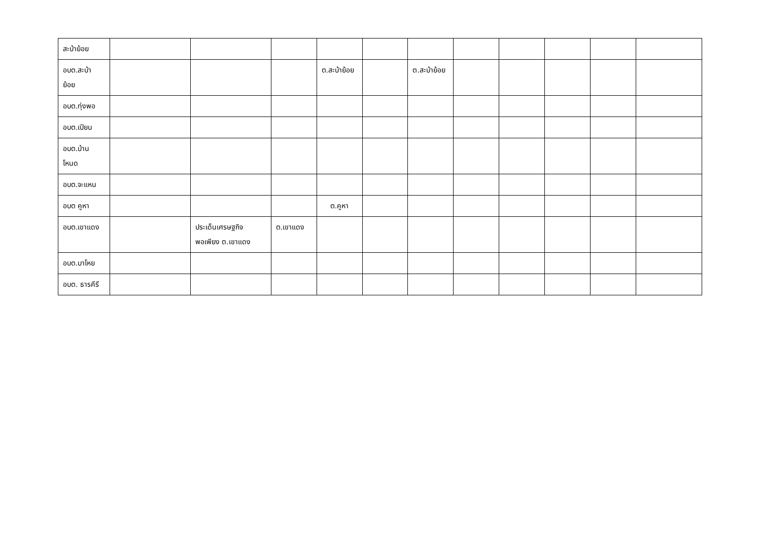| สะบ้าย้อย | | | | | | | | | | | |
| อบต.สะบ้า ย้อย | | | | ต.สะบ้าย้อย | | ต.สะบ้าย้อย | | | | | |
| อบต.ทุ่งพอ | | | | | | | | | | | |
| อบต.เปียน | | | | | | | | | | | |
| อบต.บ้าน โหนด | | | | | | | | | | | |
| อบต.จะแหน | | | | | | | | | | | |
| อบต คูหา | | | | ต.คูหา | | | | | | | |
| อบต.เขาแดง | | ประเด็นเศรษฐกิจ พอเพียง ต.เขาแดง | ต.เขาแดง | | | | | | | | |
| อบต.บาโหย | | | | | | | | | | | |
| อบต. ธารคีรี | | | | | | | | | | | |